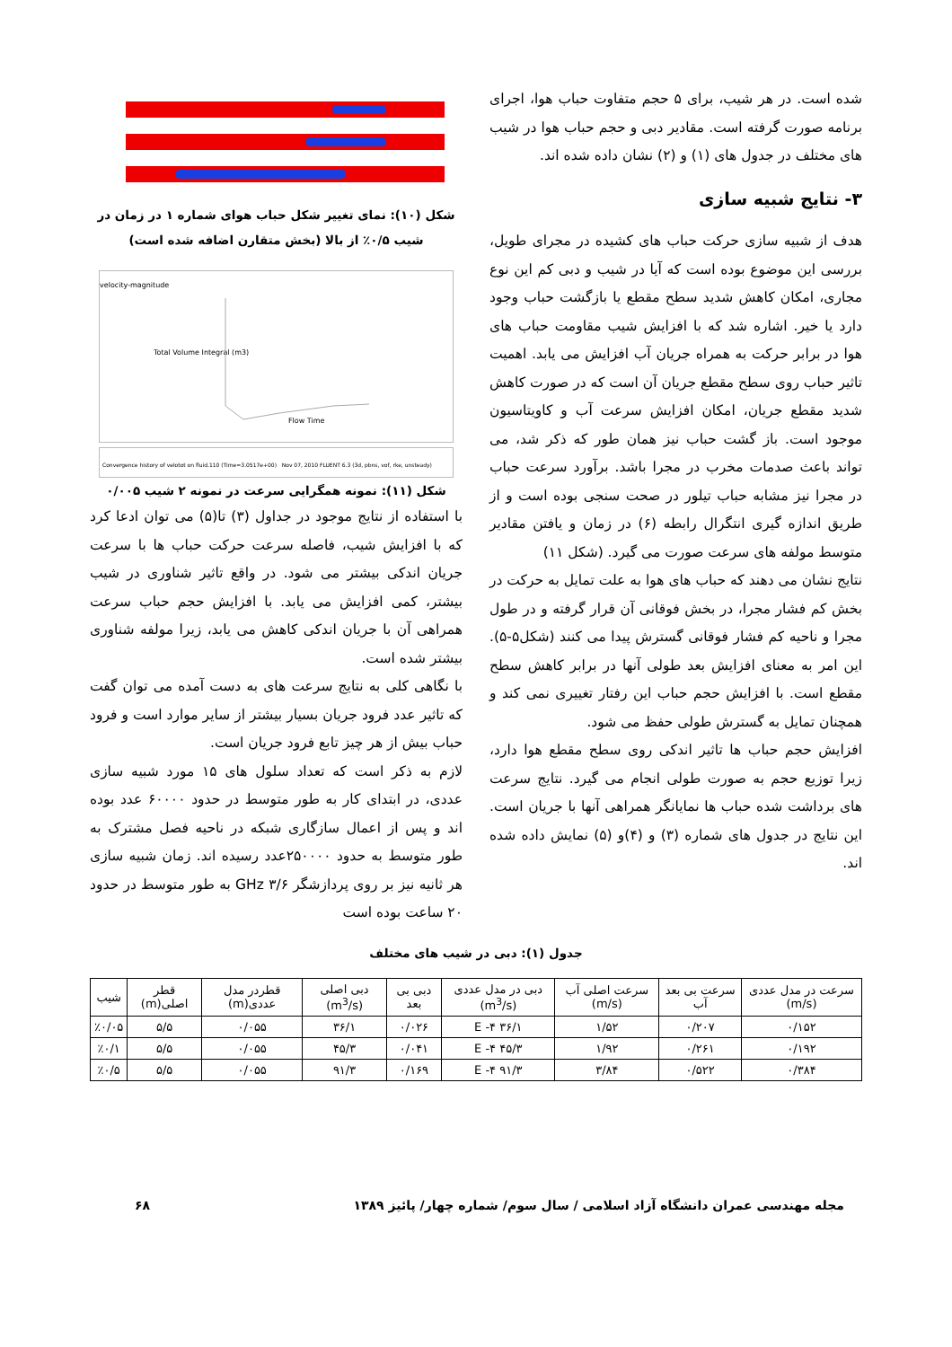شده است. در هر شیب، برای ۵ حجم متفاوت حباب هوا، اجرای برنامه صورت گرفته است. مقادیر دبی و حجم حباب هوا در شیب های مختلف در جدول های (۱) و (۲) نشان داده شده اند.
۳- نتایج شبیه سازی
هدف از شبیه سازی حرکت حباب های کشیده در مجرای طویل، بررسی این موضوع بوده است که آیا در شیب و دبی کم این نوع مجاری، امکان کاهش شدید سطح مقطع یا بازگشت حباب وجود دارد یا خیر. اشاره شد که با افزایش شیب مقاومت حباب های هوا در برابر حرکت به همراه جریان آب افزایش می یابد. اهمیت تاثیر حباب روی سطح مقطع جریان آن است که در صورت کاهش شدید مقطع جریان، امکان افزایش سرعت آب و کاویتاسیون موجود است. باز گشت حباب نیز همان طور که ذکر شد، می تواند باعث صدمات مخرب در مجرا باشد. برآورد سرعت حباب در مجرا نیز مشابه حباب تیلور در صحت سنجی بوده است و از طریق اندازه گیری انتگرال رابطه (۶) در زمان و یافتن مقادیر متوسط مولفه های سرعت صورت می گیرد. (شکل ۱۱)
نتایج نشان می دهند که حباب های هوا به علت تمایل به حرکت در بخش کم فشار مجرا، در بخش فوقانی آن قرار گرفته و در طول مجرا و ناحیه کم فشار فوقانی گسترش پیدا می کنند (شکل۵-۵). این امر به معنای افزایش بعد طولی آنها در برابر کاهش سطح مقطع است. با افزایش حجم حباب این رفتار تغییری نمی کند و همچنان تمایل به گسترش طولی حفظ می شود.
افزایش حجم حباب ها تاثیر اندکی روی سطح مقطع هوا دارد، زیرا توزیع حجم به صورت طولی انجام می گیرد. نتایج سرعت های برداشت شده حباب ها نمایانگر همراهی آنها با جریان است. این نتایج در جدول های شماره (۳) و (۴)و (۵) نمایش داده شده اند.
شکل (۱۰): نمای تغییر شکل حباب هوای شماره ۱ در زمان در شیب ۰/۵٪ از بالا (بخش متقارن اضافه شده است)
velocity-magnitude
Total Volume Integral (m3)
Flow Time
Convergence history of velotot on fluid.110 (Time=3.0517e+00) Nov 07, 2010 FLUENT 6.3 (3d, pbns, vof, rke, unsteady)
شکل (۱۱): نمونه همگرایی سرعت در نمونه ۲ شیب ۰/۰۰۵
با استفاده از نتایج موجود در جداول (۳) تا(۵) می توان ادعا کرد که با افزایش شیب، فاصله سرعت حرکت حباب ها با سرعت جریان اندکی بیشتر می شود. در واقع تاثیر شناوری در شیب بیشتر، کمی افزایش می یابد. با افزایش حجم حباب سرعت همراهی آن با جریان اندکی کاهش می یابد، زیرا مولفه شناوری بیشتر شده است.
با نگاهی کلی به نتایج سرعت های به دست آمده می توان گفت که تاثیر عدد فرود جریان بسیار بیشتر از سایر موارد است و فرود حباب بیش از هر چیز تابع فرود جریان است.
لازم به ذکر است که تعداد سلول های ۱۵ مورد شبیه سازی عددی، در ابتدای کار به طور متوسط در حدود ۶۰۰۰۰ عدد بوده اند و پس از اعمال سازگاری شبکه در ناحیه فصل مشترک به طور متوسط به حدود ۲۵۰۰۰۰عدد رسیده اند. زمان شبیه سازی هر ثانیه نیز بر روی پردازشگر GHz ۳/۶ به طور متوسط در حدود ۲۰ ساعت بوده است
جدول (۱): دبی در شیب های مختلف
| سرعت در مدل عددی (m/s) | سرعت بی بعد آب | سرعت اصلی آب (m/s) | دبی در مدل عددی (m<sup>3</sup>/s) | دبی بی بعد | دبی اصلی (m<sup>3</sup>/s) | قطردر مدل عددی(m) | قطر اصلی(m) | شیب |
| --- | --- | --- | --- | --- | --- | --- | --- | --- |
| ۰/۱۵۲ | ۰/۲۰۷ | ۱/۵۲ | ۳۶/۱ E -۴ | ۰/۰۲۶ | ۳۶/۱ | ۰/۰۵۵ | ۵/۵ | ٪۰/۰۵ |
| ۰/۱۹۲ | ۰/۲۶۱ | ۱/۹۲ | ۴۵/۳ E -۴ | ۰/۰۴۱ | ۴۵/۳ | ۰/۰۵۵ | ۵/۵ | ٪۰/۱ |
| ۰/۳۸۴ | ۰/۵۲۲ | ۳/۸۴ | ۹۱/۳ E -۴ | ۰/۱۶۹ | ۹۱/۳ | ۰/۰۵۵ | ۵/۵ | ٪۰/۵ |
مجله مهندسی عمران دانشگاه آزاد اسلامی / سال سوم/ شماره چهار/ پائیز ۱۳۸۹ ۶۸